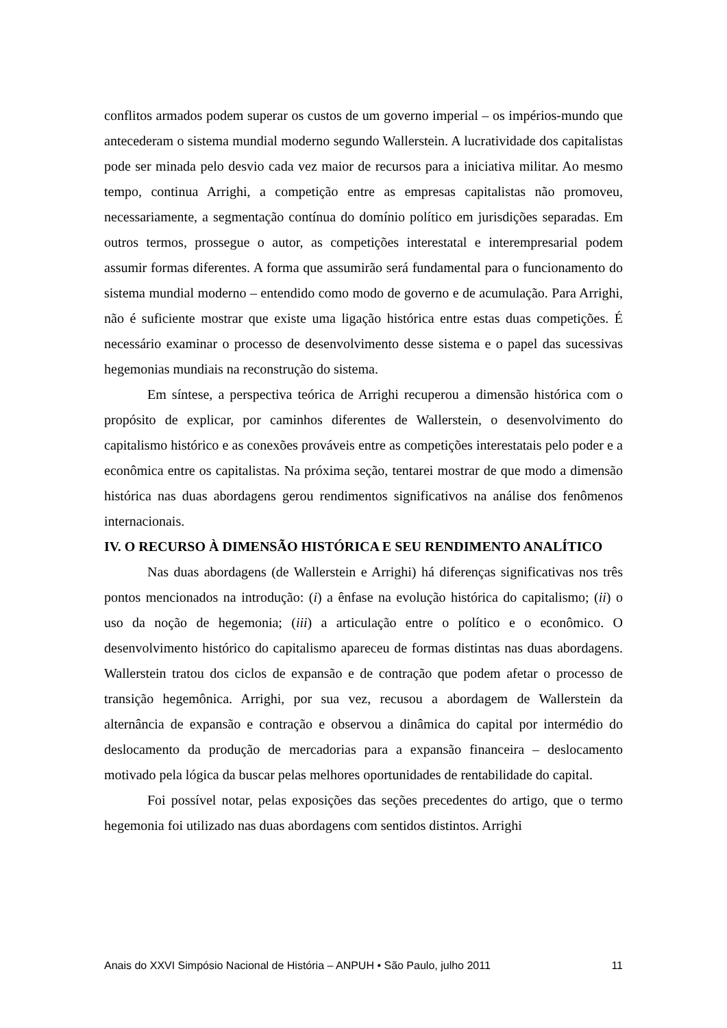conflitos armados podem superar os custos de um governo imperial – os impérios-mundo que antecederam o sistema mundial moderno segundo Wallerstein. A lucratividade dos capitalistas pode ser minada pelo desvio cada vez maior de recursos para a iniciativa militar. Ao mesmo tempo, continua Arrighi, a competição entre as empresas capitalistas não promoveu, necessariamente, a segmentação contínua do domínio político em jurisdições separadas. Em outros termos, prossegue o autor, as competições interestatal e interempresarial podem assumir formas diferentes. A forma que assumirão será fundamental para o funcionamento do sistema mundial moderno – entendido como modo de governo e de acumulação. Para Arrighi, não é suficiente mostrar que existe uma ligação histórica entre estas duas competições. É necessário examinar o processo de desenvolvimento desse sistema e o papel das sucessivas hegemonias mundiais na reconstrução do sistema.
Em síntese, a perspectiva teórica de Arrighi recuperou a dimensão histórica com o propósito de explicar, por caminhos diferentes de Wallerstein, o desenvolvimento do capitalismo histórico e as conexões prováveis entre as competições interestatais pelo poder e a econômica entre os capitalistas. Na próxima seção, tentarei mostrar de que modo a dimensão histórica nas duas abordagens gerou rendimentos significativos na análise dos fenômenos internacionais.
IV. O RECURSO À DIMENSÃO HISTÓRICA E SEU RENDIMENTO ANALÍTICO
Nas duas abordagens (de Wallerstein e Arrighi) há diferenças significativas nos três pontos mencionados na introdução: (i) a ênfase na evolução histórica do capitalismo; (ii) o uso da noção de hegemonia; (iii) a articulação entre o político e o econômico. O desenvolvimento histórico do capitalismo apareceu de formas distintas nas duas abordagens. Wallerstein tratou dos ciclos de expansão e de contração que podem afetar o processo de transição hegemônica. Arrighi, por sua vez, recusou a abordagem de Wallerstein da alternância de expansão e contração e observou a dinâmica do capital por intermédio do deslocamento da produção de mercadorias para a expansão financeira – deslocamento motivado pela lógica da buscar pelas melhores oportunidades de rentabilidade do capital.
Foi possível notar, pelas exposições das seções precedentes do artigo, que o termo hegemonia foi utilizado nas duas abordagens com sentidos distintos. Arrighi
Anais do XXVI Simpósio Nacional de História – ANPUH • São Paulo, julho 2011 11